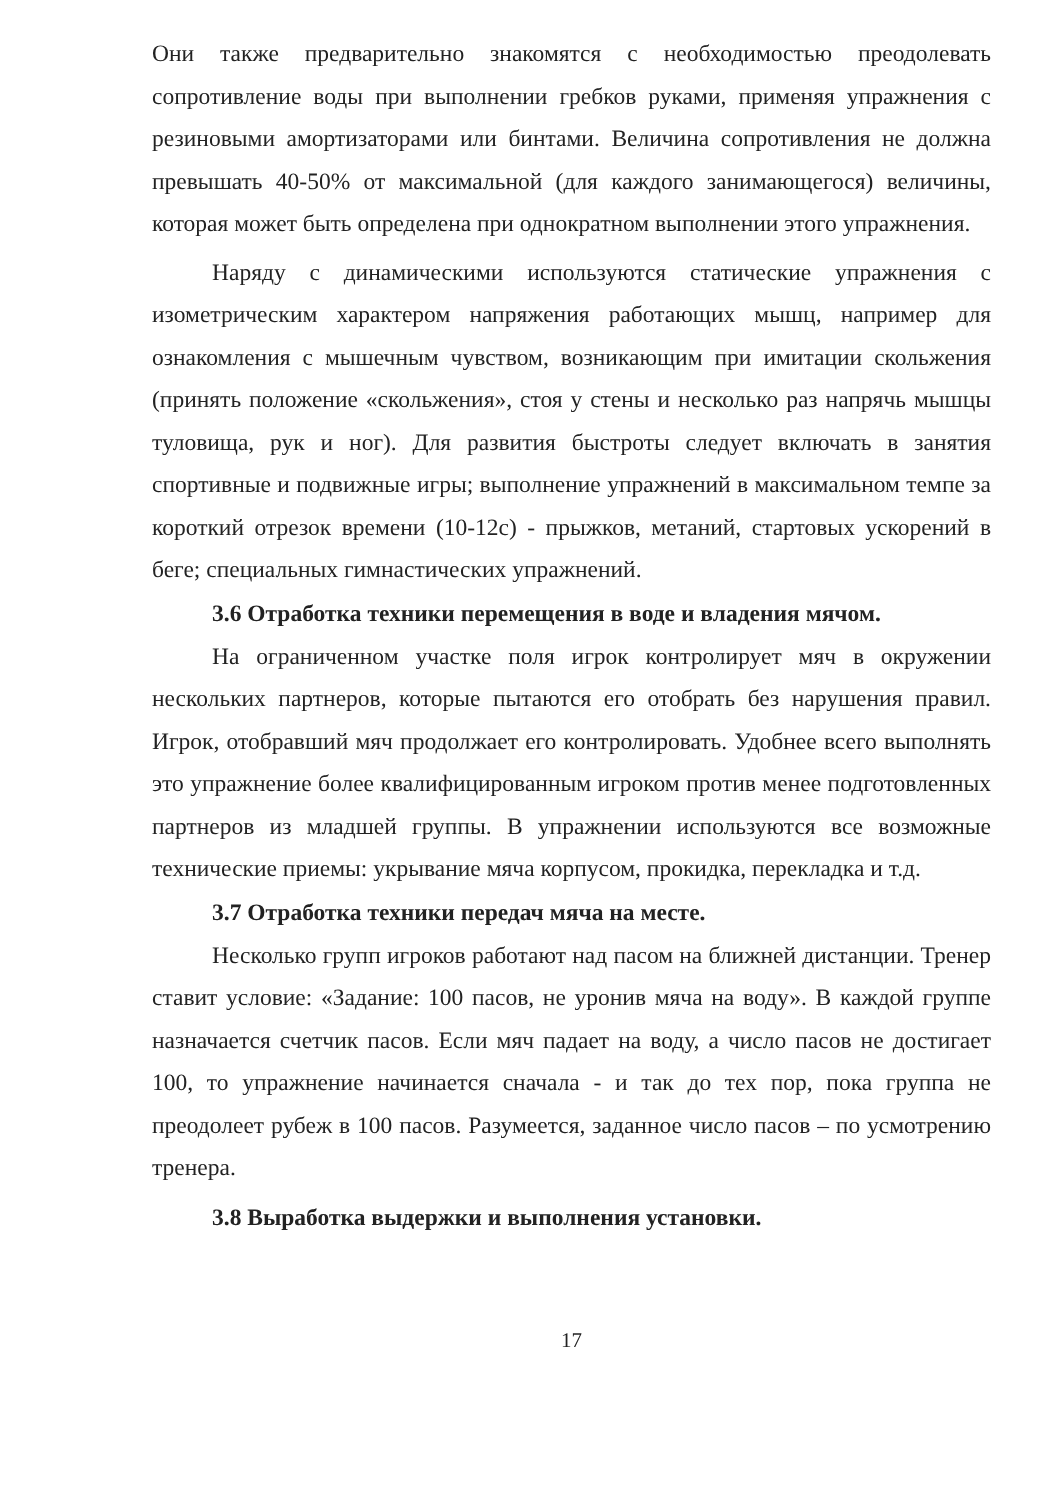Они также предварительно знакомятся с необходимостью преодолевать сопротивление воды при выполнении гребков руками, применяя упражнения с резиновыми амортизаторами или бинтами. Величина сопротивления не должна превышать 40-50% от максимальной (для каждого занимающегося) величины, которая может быть определена при однократном выполнении этого упражнения.
Наряду с динамическими используются статические упражнения с изометрическим характером напряжения работающих мышц, например для ознакомления с мышечным чувством, возникающим при имитации скольжения (принять положение «скольжения», стоя у стены и несколько раз напрячь мышцы туловища, рук и ног). Для развития быстроты следует включать в занятия спортивные и подвижные игры; выполнение упражнений в максимальном темпе за короткий отрезок времени (10-12с) - прыжков, метаний, стартовых ускорений в беге; специальных гимнастических упражнений.
3.6 Отработка техники перемещения в воде и владения мячом.
На ограниченном участке поля игрок контролирует мяч в окружении нескольких партнеров, которые пытаются его отобрать без нарушения правил. Игрок, отобравший мяч продолжает его контролировать. Удобнее всего выполнять это упражнение более квалифицированным игроком против менее подготовленных партнеров из младшей группы. В упражнении используются все возможные технические приемы: укрывание мяча корпусом, прокидка, перекладка и т.д.
3.7 Отработка техники передач мяча на месте.
Несколько групп игроков работают над пасом на ближней дистанции. Тренер ставит условие: «Задание: 100 пасов, не уронив мяча на воду». В каждой группе назначается счетчик пасов. Если мяч падает на воду, а число пасов не достигает 100, то упражнение начинается сначала - и так до тех пор, пока группа не преодолеет рубеж в 100 пасов. Разумеется, заданное число пасов – по усмотрению тренера.
3.8 Выработка выдержки и выполнения установки.
17